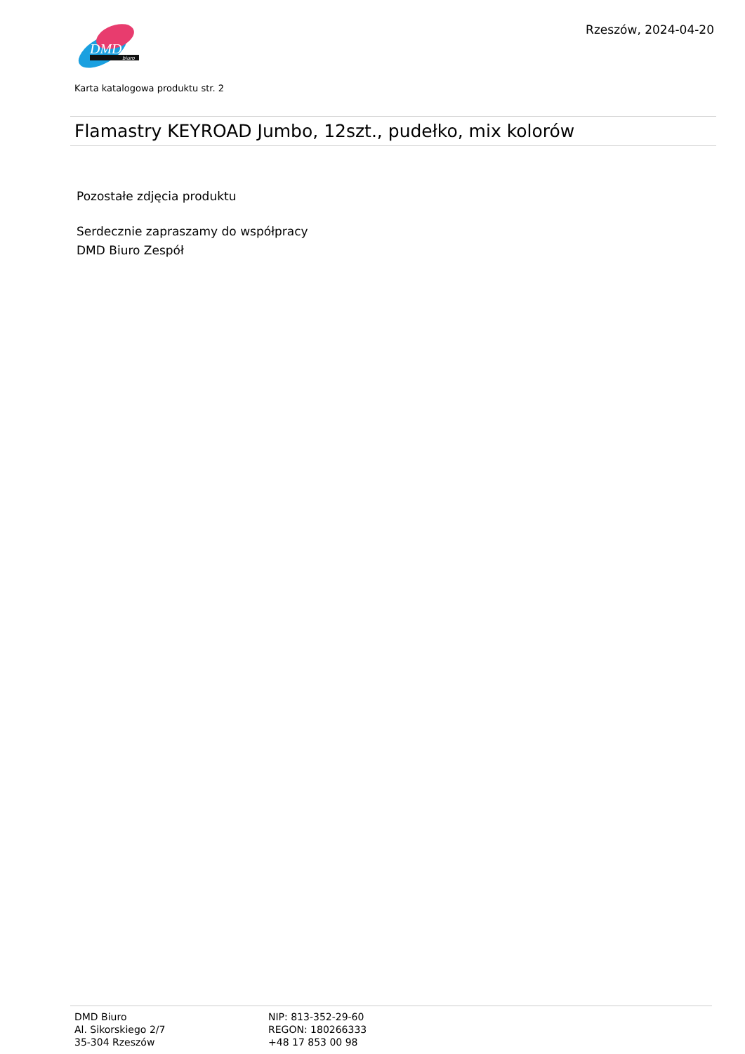DMD
biuro
Rzeszów, 2024-04-20
Karta katalogowa produktu str. 2
Flamastry KEYROAD Jumbo, 12szt., pudełko, mix kolorów
Pozostałe zdjęcia produktu
Serdecznie zapraszamy do współpracy
DMD Biuro Zespół
DMD Biuro
Al. Sikorskiego 2/7
35-304 Rzeszów
NIP: 813-352-29-60
REGON: 180266333
+48 17 853 00 98